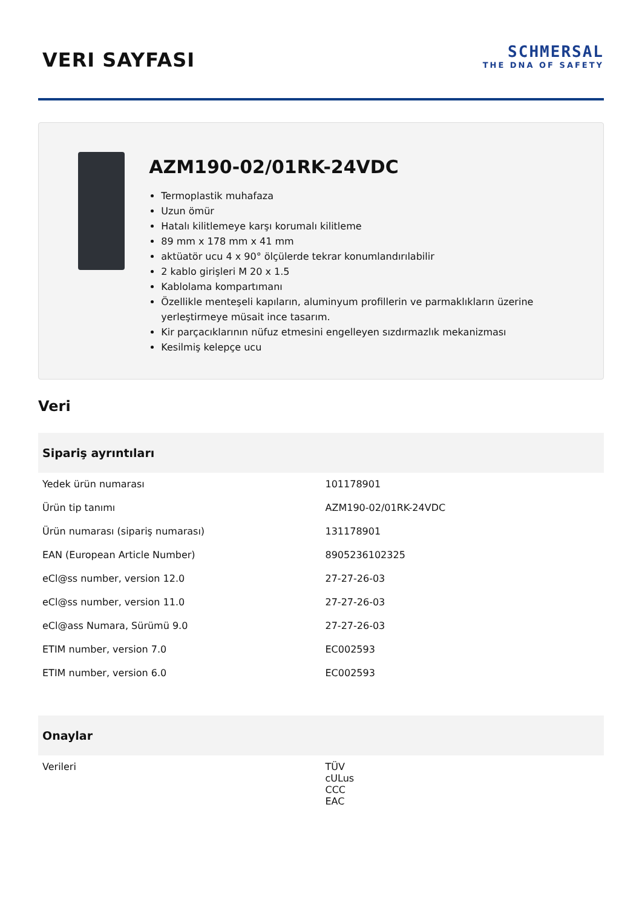VERI SAYFASI
SCHMERSAL
THE DNA OF SAFETY
AZM190-02/01RK-24VDC
Termoplastik muhafaza
Uzun ömür
Hatalı kilitlemeye karşı korumalı kilitleme
89 mm x 178 mm x 41 mm
aktüatör ucu 4 x 90° ölçülerde tekrar konumlandırılabilir
2 kablo girişleri M 20 x 1.5
Kablolama kompartımanı
Özellikle menteşeli kapıların, aluminyum profillerin ve parmaklıkların üzerine yerleştirmeye müsait ince tasarım.
Kir parçacıklarının nüfuz etmesini engelleyen sızdırmazlık mekanizması
Kesilmiş kelepçe ucu
Veri
| Sipariş ayrıntıları | |
| --- | --- |
| Yedek ürün numarası | 101178901 |
| Ürün tip tanımı | AZM190-02/01RK-24VDC |
| Ürün numarası (sipariş numarası) | 131178901 |
| EAN (European Article Number) | 8905236102325 |
| eCl@ss number, version 12.0 | 27-27-26-03 |
| eCl@ss number, version 11.0 | 27-27-26-03 |
| eCl@ass Numara, Sürümü 9.0 | 27-27-26-03 |
| ETIM number, version 7.0 | EC002593 |
| ETIM number, version 6.0 | EC002593 |
| Onaylar | |
| Verileri | TÜV cULus CCC EAC |